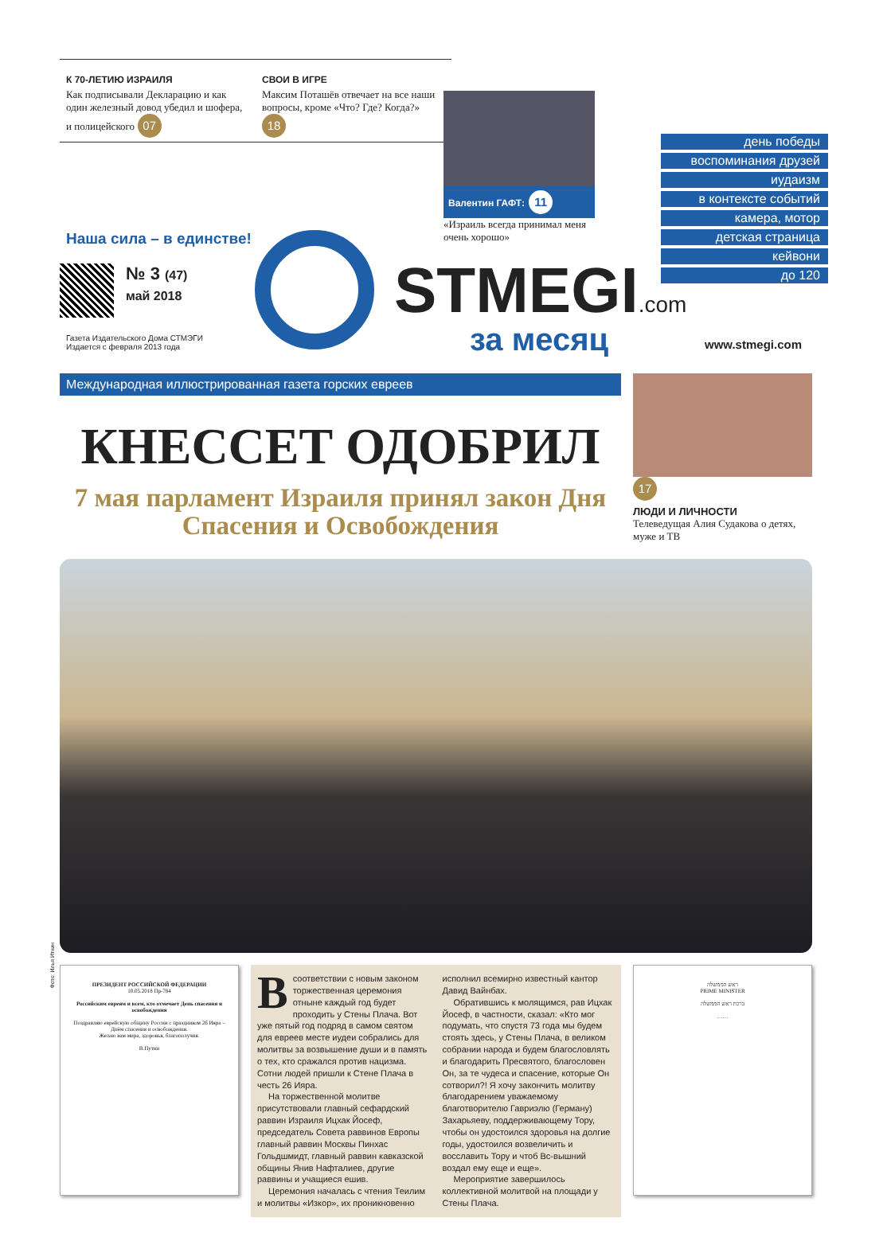К 70-ЛЕТИЮ ИЗРАИЛЯ
Как подписывали Декларацию и как один железный довод убедил и шофера, и полицейского 07
СВОИ В ИГРЕ
Максим Поташёв отвечает на все наши вопросы, кроме «Что? Где? Когда?» 18
Валентин ГАФТ: 11
«Израиль всегда принимал меня очень хорошо»
день победы
воспоминания друзей
иудаизм
в контексте событий
камера, мотор
детская страница
кейвони
до 120
Наша сила – в единстве!
№ 3 (47)
май 2018
Газета Издательского Дома СТМЭГИ
Издается с февраля 2013 года
STMEGI.com
за месяц www.stmegi.com
Международная иллюстрированная газета горских евреев
КНЕССЕТ ОДОБРИЛ
7 мая парламент Израиля принял закон Дня Спасения и Освобождения
17
ЛЮДИ И ЛИЧНОСТИ
Телеведущая Алия Судакова о детях, муже и ТВ
Фото: Илья Иткин
ПРЕЗИДЕНТ РОССИЙСКОЙ ФЕДЕРАЦИИ
10.05.2018 Пр-784
Российским евреям и всем, кто отмечает День спасения и освобождения
Поздравляю еврейскую общину России с праздником 26 Ияра – Днём спасения и освобождения.
Желаю вам мира, здоровья, благополучия.
В.Путин
В
соответствии с новым законом торжественная церемония отныне каждый год будет проходить у Стены Плача. Вот уже пятый год подряд в самом святом для евреев месте иудеи собрались для молитвы за возвышение души и в память о тех, кто сражался против нацизма. Сотни людей пришли к Стене Плача в честь 26 Ияра.
На торжественной молитве присутствовали главный сефардский раввин Израиля Ицхак Йосеф, председатель Совета раввинов Европы главный раввин Москвы Пинхас Гольдшмидт, главный раввин кавказской общины Янив Нафталиев, другие раввины и учащиеся ешив.
Церемония началась с чтения Теилим и молитвы «Изкор», их проникновенно исполнил всемирно известный кантор Давид Вайнбах.
Обратившись к молящимся, рав Ицхак Йосеф, в частности, сказал: «Кто мог подумать, что спустя 73 года мы будем стоять здесь, у Стены Плача, в великом собрании народа и будем благословлять и благодарить Пресвятого, благословен Он, за те чудеса и спасение, которые Он сотворил?! Я хочу закончить молитву благодарением уважаемому благотворителю Гавриэлю (Герману) Захарьяеву, поддерживающему Тору, чтобы он удостоился здоровья на долгие годы, удостоился возвеличить и восславить Тору и чтоб Вс-вышний воздал ему еще и еще».
Мероприятие завершилось коллективной молитвой на площади у Стены Плача.
ראש הממשלה
PRIME MINISTER
ברכת ראש הממשלה
……